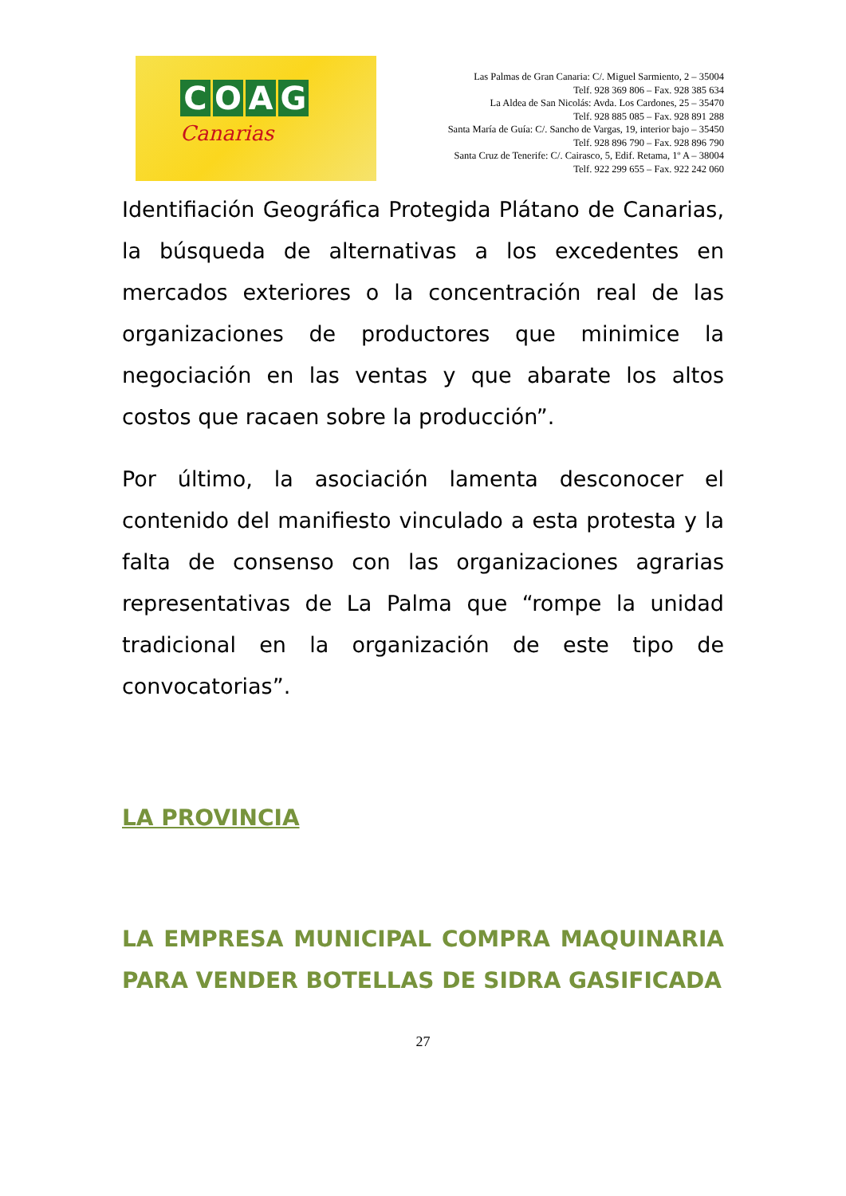COAG
Canarias
Las Palmas de Gran Canaria: C/. Miguel Sarmiento, 2 – 35004
Telf. 928 369 806 – Fax. 928 385 634
La Aldea de San Nicolás: Avda. Los Cardones, 25 – 35470
Telf. 928 885 085 – Fax. 928 891 288
Santa María de Guía: C/. Sancho de Vargas, 19, interior bajo – 35450
Telf. 928 896 790 – Fax. 928 896 790
Santa Cruz de Tenerife: C/. Cairasco, 5, Edif. Retama, 1º A – 38004
Telf. 922 299 655 – Fax. 922 242 060
Identifiación Geográfica Protegida Plátano de Canarias, la búsqueda de alternativas a los excedentes en mercados exteriores o la concentración real de las organizaciones de productores que minimice la negociación en las ventas y que abarate los altos costos que racaen sobre la producción”.
Por último, la asociación lamenta desconocer el contenido del manifiesto vinculado a esta protesta y la falta de consenso con las organizaciones agrarias representativas de La Palma que “rompe la unidad tradicional en la organización de este tipo de convocatorias”.
LA PROVINCIA
LA EMPRESA MUNICIPAL COMPRA MAQUINARIA PARA VENDER BOTELLAS DE SIDRA GASIFICADA
27